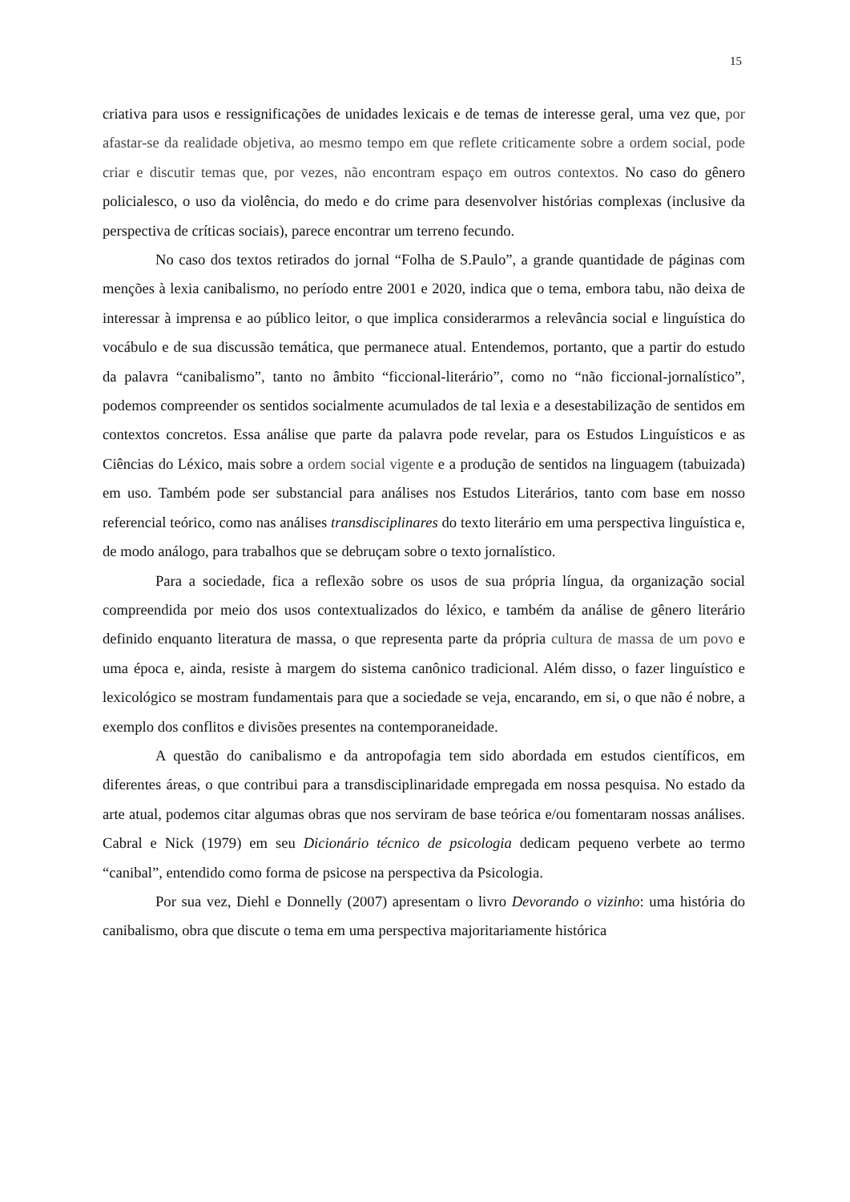15
criativa para usos e ressignificações de unidades lexicais e de temas de interesse geral, uma vez que, por afastar-se da realidade objetiva, ao mesmo tempo em que reflete criticamente sobre a ordem social, pode criar e discutir temas que, por vezes, não encontram espaço em outros contextos. No caso do gênero policialesco, o uso da violência, do medo e do crime para desenvolver histórias complexas (inclusive da perspectiva de críticas sociais), parece encontrar um terreno fecundo.
No caso dos textos retirados do jornal “Folha de S.Paulo”, a grande quantidade de páginas com menções à lexia canibalismo, no período entre 2001 e 2020, indica que o tema, embora tabu, não deixa de interessar à imprensa e ao público leitor, o que implica considerarmos a relevância social e linguística do vocábulo e de sua discussão temática, que permanece atual. Entendemos, portanto, que a partir do estudo da palavra “canibalismo”, tanto no âmbito “ficcional-literário”, como no “não ficcional-jornalístico”, podemos compreender os sentidos socialmente acumulados de tal lexia e a desestabilização de sentidos em contextos concretos. Essa análise que parte da palavra pode revelar, para os Estudos Linguísticos e as Ciências do Léxico, mais sobre a ordem social vigente e a produção de sentidos na linguagem (tabuizada) em uso. Também pode ser substancial para análises nos Estudos Literários, tanto com base em nosso referencial teórico, como nas análises transdisciplinares do texto literário em uma perspectiva linguística e, de modo análogo, para trabalhos que se debruçam sobre o texto jornalístico.
Para a sociedade, fica a reflexão sobre os usos de sua própria língua, da organização social compreendida por meio dos usos contextualizados do léxico, e também da análise de gênero literário definido enquanto literatura de massa, o que representa parte da própria cultura de massa de um povo e uma época e, ainda, resiste à margem do sistema canônico tradicional. Além disso, o fazer linguístico e lexicológico se mostram fundamentais para que a sociedade se veja, encarando, em si, o que não é nobre, a exemplo dos conflitos e divisões presentes na contemporaneidade.
A questão do canibalismo e da antropofagia tem sido abordada em estudos científicos, em diferentes áreas, o que contribui para a transdisciplinaridade empregada em nossa pesquisa. No estado da arte atual, podemos citar algumas obras que nos serviram de base teórica e/ou fomentaram nossas análises. Cabral e Nick (1979) em seu Dicionário técnico de psicologia dedicam pequeno verbete ao termo “canibal”, entendido como forma de psicose na perspectiva da Psicologia.
Por sua vez, Diehl e Donnelly (2007) apresentam o livro Devorando o vizinho: uma história do canibalismo, obra que discute o tema em uma perspectiva majoritariamente histórica